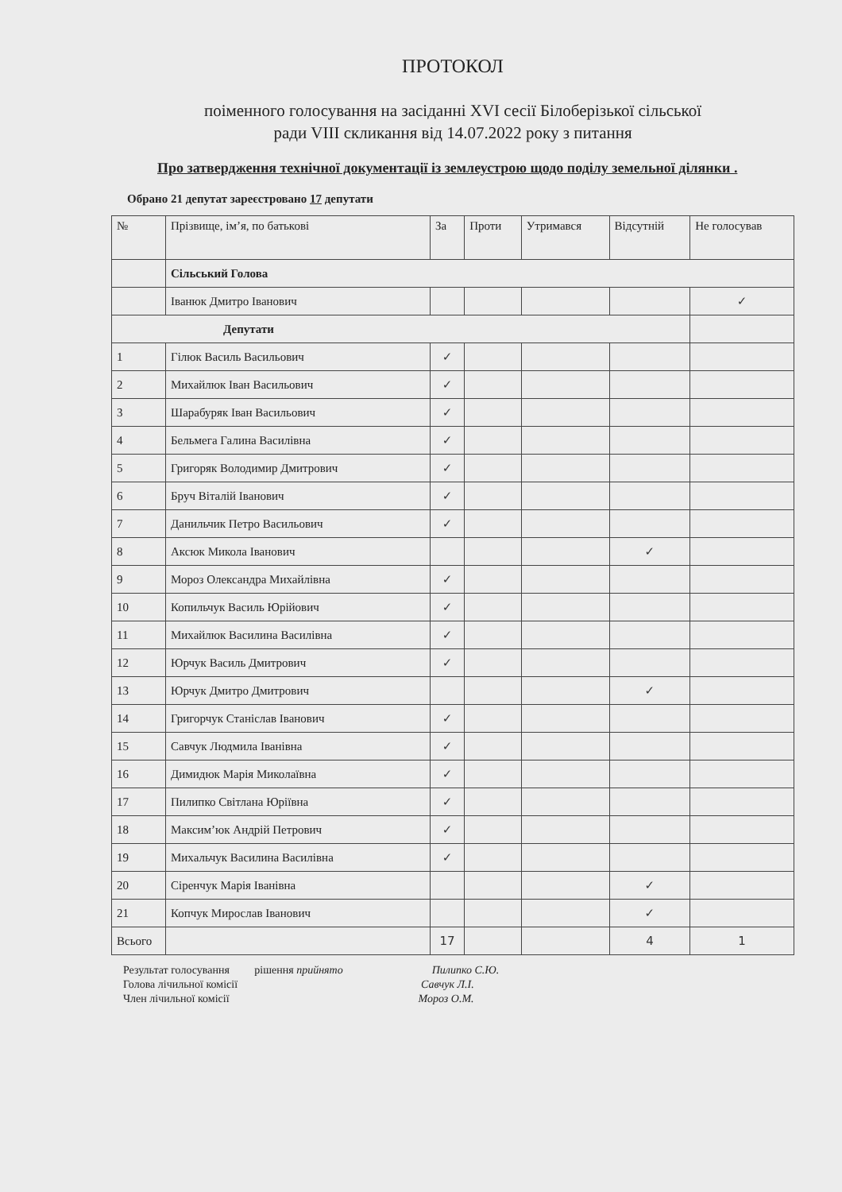ПРОТОКОЛ
поіменного голосування на засіданні XVI сесії Білоберізької сільської
ради VIII скликання від 14.07.2022 року з питання
Про затвердження технічної документації із землеустрою щодо поділу земельної ділянки .
Обрано 21 депутат зареєстровано 17 депутати
| № | Прізвище, ім’я, по батькові | За | Проти | Утримався | Відсутній | Не голосував |
| --- | --- | --- | --- | --- | --- | --- |
| | Сільський Голова | | | | | |
| | Іванюк Дмитро Іванович | | | | | ✓ |
| Депутати | | | | | | |
| 1 | Гілюк Василь Васильович | ✓ | | | | |
| 2 | Михайлюк Іван Васильович | ✓ | | | | |
| 3 | Шарабуряк Іван Васильович | ✓ | | | | |
| 4 | Бельмега Галина Василівна | ✓ | | | | |
| 5 | Григоряк Володимир Дмитрович | ✓ | | | | |
| 6 | Бруч Віталій Іванович | ✓ | | | | |
| 7 | Данильчик Петро Васильович | ✓ | | | | |
| 8 | Аксюк Микола Іванович | | | | ✓ | |
| 9 | Мороз Олександра Михайлівна | ✓ | | | | |
| 10 | Копильчук Василь Юрійович | ✓ | | | | |
| 11 | Михайлюк Василина Василівна | ✓ | | | | |
| 12 | Юрчук Василь Дмитрович | ✓ | | | | |
| 13 | Юрчук Дмитро Дмитрович | | | | ✓ | |
| 14 | Григорчук Станіслав Іванович | ✓ | | | | |
| 15 | Савчук Людмила Іванівна | ✓ | | | | |
| 16 | Димидюк Марія Миколаївна | ✓ | | | | |
| 17 | Пилипко Світлана Юріївна | ✓ | | | | |
| 18 | Максим’юк Андрій Петрович | ✓ | | | | |
| 19 | Михальчук Василина Василівна | ✓ | | | | |
| 20 | Сіренчук Марія Іванівна | | | | ✓ | |
| 21 | Копчук Мирослав Іванович | | | | ✓ | |
| Всього | | 17 | | | 4 | 1 |
Результат голосування рішення прийнято Пилипко С.Ю.
Голова лічильної комісії Савчук Л.І.
Член лічильної комісії Мороз О.М.